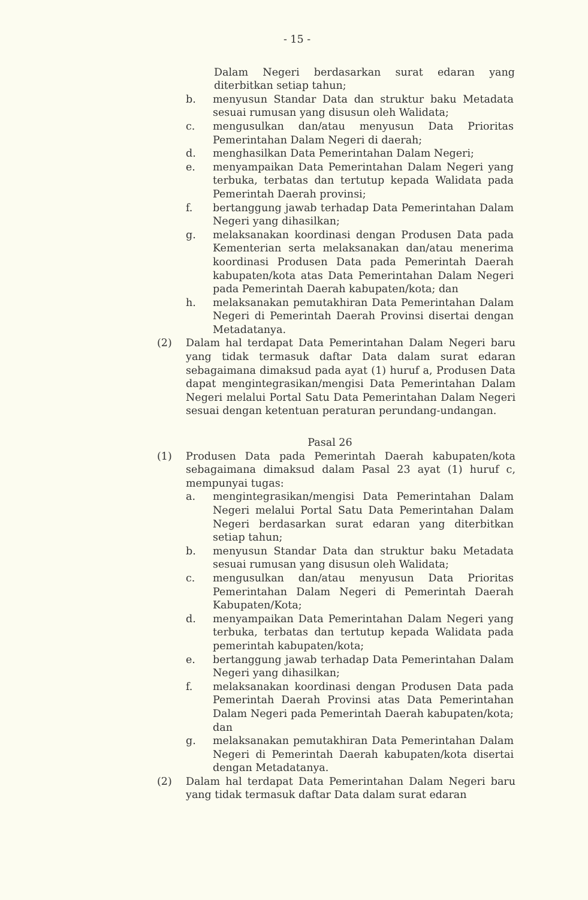- 15 -
Dalam Negeri berdasarkan surat edaran yang diterbitkan setiap tahun;
b. menyusun Standar Data dan struktur baku Metadata sesuai rumusan yang disusun oleh Walidata;
c. mengusulkan dan/atau menyusun Data Prioritas Pemerintahan Dalam Negeri di daerah;
d. menghasilkan Data Pemerintahan Dalam Negeri;
e. menyampaikan Data Pemerintahan Dalam Negeri yang terbuka, terbatas dan tertutup kepada Walidata pada Pemerintah Daerah provinsi;
f. bertanggung jawab terhadap Data Pemerintahan Dalam Negeri yang dihasilkan;
g. melaksanakan koordinasi dengan Produsen Data pada Kementerian serta melaksanakan dan/atau menerima koordinasi Produsen Data pada Pemerintah Daerah kabupaten/kota atas Data Pemerintahan Dalam Negeri pada Pemerintah Daerah kabupaten/kota; dan
h. melaksanakan pemutakhiran Data Pemerintahan Dalam Negeri di Pemerintah Daerah Provinsi disertai dengan Metadatanya.
(2) Dalam hal terdapat Data Pemerintahan Dalam Negeri baru yang tidak termasuk daftar Data dalam surat edaran sebagaimana dimaksud pada ayat (1) huruf a, Produsen Data dapat mengintegrasikan/mengisi Data Pemerintahan Dalam Negeri melalui Portal Satu Data Pemerintahan Dalam Negeri sesuai dengan ketentuan peraturan perundang-undangan.
Pasal 26
(1) Produsen Data pada Pemerintah Daerah kabupaten/kota sebagaimana dimaksud dalam Pasal 23 ayat (1) huruf c, mempunyai tugas:
a. mengintegrasikan/mengisi Data Pemerintahan Dalam Negeri melalui Portal Satu Data Pemerintahan Dalam Negeri berdasarkan surat edaran yang diterbitkan setiap tahun;
b. menyusun Standar Data dan struktur baku Metadata sesuai rumusan yang disusun oleh Walidata;
c. mengusulkan dan/atau menyusun Data Prioritas Pemerintahan Dalam Negeri di Pemerintah Daerah Kabupaten/Kota;
d. menyampaikan Data Pemerintahan Dalam Negeri yang terbuka, terbatas dan tertutup kepada Walidata pada pemerintah kabupaten/kota;
e. bertanggung jawab terhadap Data Pemerintahan Dalam Negeri yang dihasilkan;
f. melaksanakan koordinasi dengan Produsen Data pada Pemerintah Daerah Provinsi atas Data Pemerintahan Dalam Negeri pada Pemerintah Daerah kabupaten/kota; dan
g. melaksanakan pemutakhiran Data Pemerintahan Dalam Negeri di Pemerintah Daerah kabupaten/kota disertai dengan Metadatanya.
(2) Dalam hal terdapat Data Pemerintahan Dalam Negeri baru yang tidak termasuk daftar Data dalam surat edaran